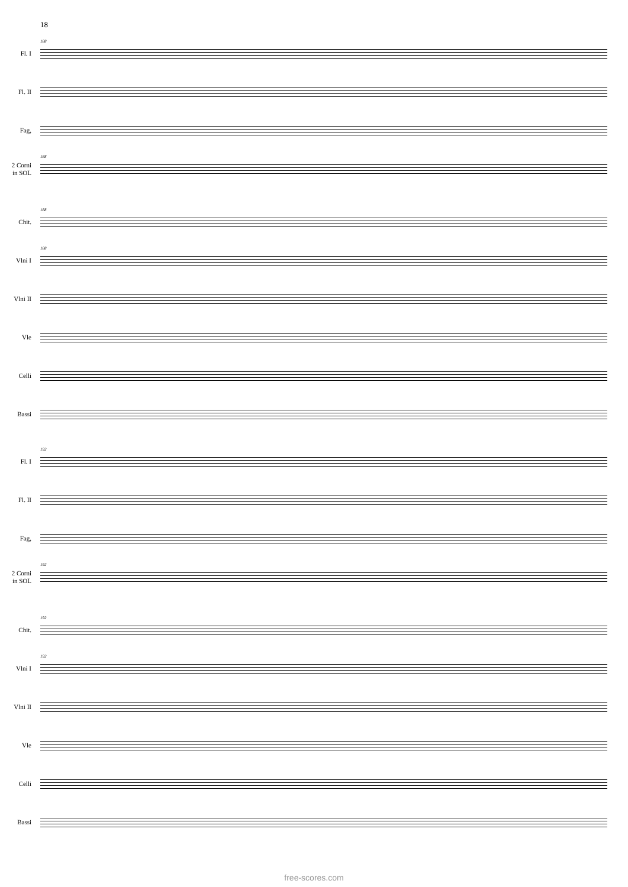18
188
Fl. I
Fl. II
Fag,
188
2 Corni
in SOL
188
Chit.
188
Vlni I
Vlni II
Vle
Celli
Bassi
192
Fl. I
Fl. II
Fag,
192
2 Corni
in SOL
192
Chit.
192
Vlni I
Vlni II
Vle
Celli
Bassi
free-scores.com